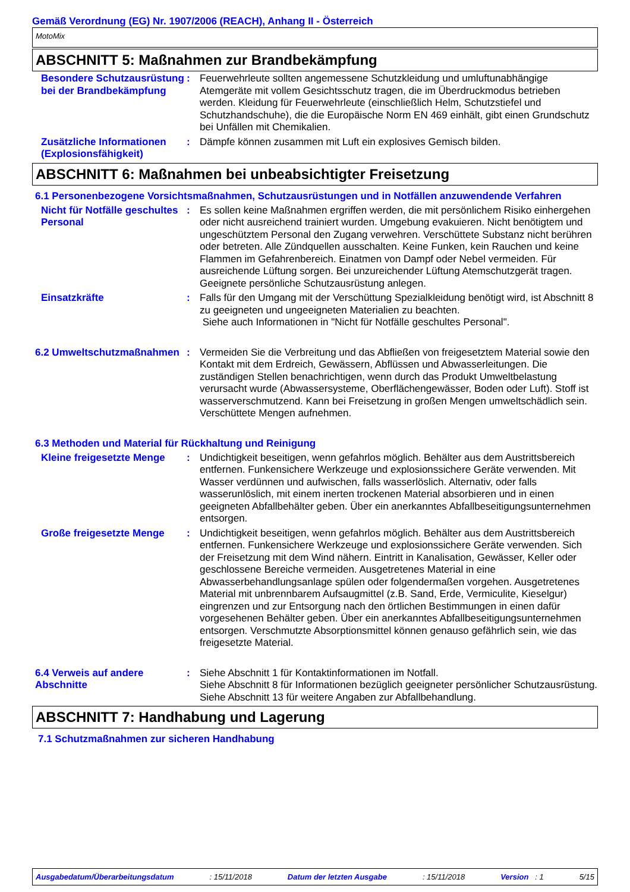Gemäß Verordnung (EG) Nr. 1907/2006 (REACH), Anhang II - Österreich
MotoMix
ABSCHNITT 5: Maßnahmen zur Brandbekämpfung
Besondere Schutzausrüstung bei der Brandbekämpfung
: Feuerwehrleute sollten angemessene Schutzkleidung und umluftunabhängige Atemgeräte mit vollem Gesichtsschutz tragen, die im Überdruckmodus betrieben werden. Kleidung für Feuerwehrleute (einschließlich Helm, Schutzstiefel und Schutzhandschuhe), die die Europäische Norm EN 469 einhält, gibt einen Grundschutz bei Unfällen mit Chemikalien.
Zusätzliche Informationen (Explosionsfähigkeit)
: Dämpfe können zusammen mit Luft ein explosives Gemisch bilden.
ABSCHNITT 6: Maßnahmen bei unbeabsichtigter Freisetzung
6.1 Personenbezogene Vorsichtsmaßnahmen, Schutzausrüstungen und in Notfällen anzuwendende Verfahren
Nicht für Notfälle geschultes Personal
: Es sollen keine Maßnahmen ergriffen werden, die mit persönlichem Risiko einhergehen oder nicht ausreichend trainiert wurden. Umgebung evakuieren. Nicht benötigtem und ungeschütztem Personal den Zugang verwehren. Verschüttete Substanz nicht berühren oder betreten. Alle Zündquellen ausschalten. Keine Funken, kein Rauchen und keine Flammen im Gefahrenbereich. Einatmen von Dampf oder Nebel vermeiden. Für ausreichende Lüftung sorgen. Bei unzureichender Lüftung Atemschutzgerät tragen. Geeignete persönliche Schutzausrüstung anlegen.
Einsatzkräfte : Falls für den Umgang mit der Verschüttung Spezialkleidung benötigt wird, ist Abschnitt 8 zu geeigneten und ungeeigneten Materialien zu beachten.
Siehe auch Informationen in "Nicht für Notfälle geschultes Personal".
6.2 Umweltschutzmaßnahmen : Vermeiden Sie die Verbreitung und das Abfließen von freigesetztem Material sowie den Kontakt mit dem Erdreich, Gewässern, Abflüssen und Abwasserleitungen. Die zuständigen Stellen benachrichtigen, wenn durch das Produkt Umweltbelastung verursacht wurde (Abwassersysteme, Oberflächengewässer, Boden oder Luft). Stoff ist wasserverschmutzend. Kann bei Freisetzung in großen Mengen umweltschädlich sein. Verschüttete Mengen aufnehmen.
6.3 Methoden und Material für Rückhaltung und Reinigung
Kleine freigesetzte Menge
: Undichtigkeit beseitigen, wenn gefahrlos möglich. Behälter aus dem Austrittsbereich entfernen. Funkensichere Werkzeuge und explosionssichere Geräte verwenden. Mit Wasser verdünnen und aufwischen, falls wasserlöslich. Alternativ, oder falls wasserunlöslich, mit einem inerten trockenen Material absorbieren und in einen geeigneten Abfallbehälter geben. Über ein anerkanntes Abfallbeseitigungsunternehmen entsorgen.
Große freigesetzte Menge : Undichtigkeit beseitigen, wenn gefahrlos möglich. Behälter aus dem Austrittsbereich entfernen. Funkensichere Werkzeuge und explosionssichere Geräte verwenden. Sich der Freisetzung mit dem Wind nähern. Eintritt in Kanalisation, Gewässer, Keller oder geschlossene Bereiche vermeiden. Ausgetretenes Material in eine Abwasserbehandlungsanlage spülen oder folgendermaßen vorgehen. Ausgetretenes Material mit unbrennbarem Aufsaugmittel (z.B. Sand, Erde, Vermiculite, Kieselgur) eingrenzen und zur Entsorgung nach den örtlichen Bestimmungen in einen dafür vorgesehenen Behälter geben. Über ein anerkanntes Abfallbeseitigungsunternehmen entsorgen. Verschmutzte Absorptionsmittel können genauso gefährlich sein, wie das freigesetzte Material.
6.4 Verweis auf andere Abschnitte
: Siehe Abschnitt 1 für Kontaktinformationen im Notfall.
Siehe Abschnitt 8 für Informationen bezüglich geeigneter persönlicher Schutzausrüstung.
Siehe Abschnitt 13 für weitere Angaben zur Abfallbehandlung.
ABSCHNITT 7: Handhabung und Lagerung
7.1 Schutzmaßnahmen zur sicheren Handhabung
Ausgabedatum/Überarbeitungsdatum: 15/11/2018 Datum der letzten Ausgabe: 15/11/2018 Version : 1 5/15